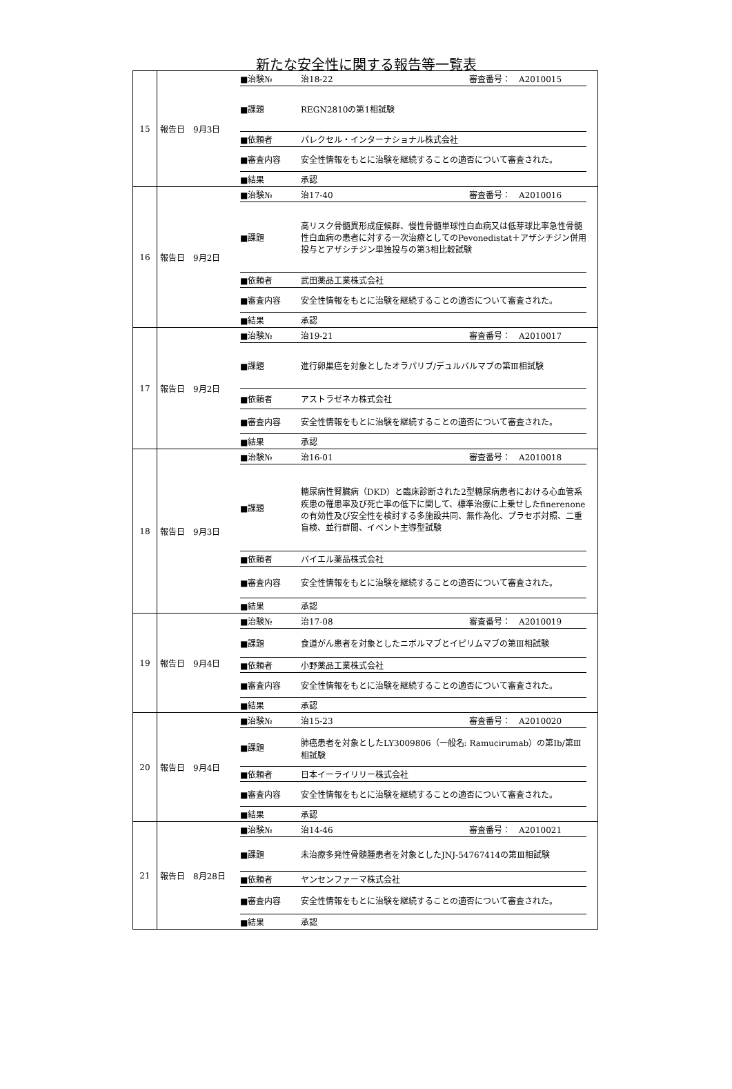新たな安全性に関する報告等一覧表
| 15 | 報告日 9月3日 | / ■治験№ / 治18-22 / 審査番号： A2010015 / / ■課題 / REGN2810の第1相試験 / / / ■依頼者 / パレクセル・インターナショナル株式会社 / / / ■審査内容 / 安全性情報をもとに治験を継続することの適否について審査された。 / / / ■結果 / 承認 / / |
| 16 | 報告日 9月2日 | / ■治験№ / 治17-40 / 審査番号： A2010016 / / ■課題 / 高リスク骨髄異形成症候群、慢性骨髄単球性白血病又は低芽球比率急性骨髄性白血病の患者に対する一次治療としてのPevonedistat＋アザシチジン併用投与とアザシチジン単独投与の第3相比較試験 / / / ■依頼者 / 武田薬品工業株式会社 / / / ■審査内容 / 安全性情報をもとに治験を継続することの適否について審査された。 / / / ■結果 / 承認 / / |
| 17 | 報告日 9月2日 | / ■治験№ / 治19-21 / 審査番号： A2010017 / / ■課題 / 進行卵巣癌を対象としたオラパリブ/デュルバルマブの第Ⅲ相試験 / / / ■依頼者 / アストラゼネカ株式会社 / / / ■審査内容 / 安全性情報をもとに治験を継続することの適否について審査された。 / / / ■結果 / 承認 / / |
| 18 | 報告日 9月3日 | / ■治験№ / 治16-01 / 審査番号： A2010018 / / ■課題 / 糖尿病性腎臓病（DKD）と臨床診断された2型糖尿病患者における心血管系疾患の罹患率及び死亡率の低下に関して、標準治療に上乗せしたfinerenoneの有効性及び安全性を検討する多施設共同、無作為化、プラセボ対照、二重盲検、並行群間、イベント主導型試験 / / / ■依頼者 / バイエル薬品株式会社 / / / ■審査内容 / 安全性情報をもとに治験を継続することの適否について審査された。 / / / ■結果 / 承認 / / |
| 19 | 報告日 9月4日 | / ■治験№ / 治17-08 / 審査番号： A2010019 / / ■課題 / 食道がん患者を対象としたニボルマブとイピリムマブの第Ⅲ相試験 / / / ■依頼者 / 小野薬品工業株式会社 / / / ■審査内容 / 安全性情報をもとに治験を継続することの適否について審査された。 / / / ■結果 / 承認 / / |
| 20 | 報告日 9月4日 | / ■治験№ / 治15-23 / 審査番号： A2010020 / / ■課題 / 肺癌患者を対象としたLY3009806（一般名: Ramucirumab）の第Ⅰb/第Ⅲ相試験 / / / ■依頼者 / 日本イーライリリー株式会社 / / / ■審査内容 / 安全性情報をもとに治験を継続することの適否について審査された。 / / / ■結果 / 承認 / / |
| 21 | 報告日 8月28日 | / ■治験№ / 治14-46 / 審査番号： A2010021 / / ■課題 / 未治療多発性骨髄腫患者を対象としたJNJ-54767414の第Ⅲ相試験 / / / ■依頼者 / ヤンセンファーマ株式会社 / / / ■審査内容 / 安全性情報をもとに治験を継続することの適否について審査された。 / / / ■結果 / 承認 / / |